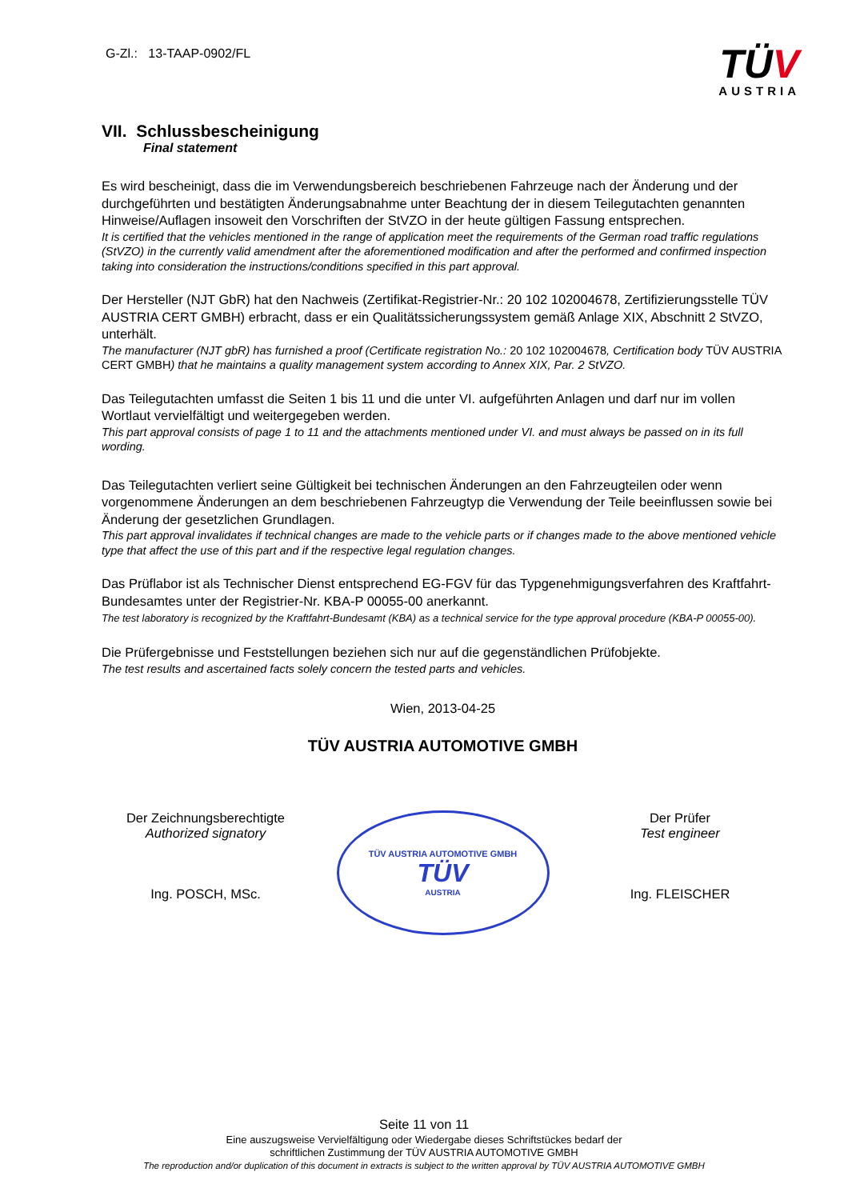G-Zl.: 13-TAAP-0902/FL
TÜV
AUSTRIA
VII. Schlussbescheinigung
Final statement
Es wird bescheinigt, dass die im Verwendungsbereich beschriebenen Fahrzeuge nach der Änderung und der durchgeführten und bestätigten Änderungsabnahme unter Beachtung der in diesem Teilegutachten genannten Hinweise/Auflagen insoweit den Vorschriften der StVZO in der heute gültigen Fassung entsprechen.
It is certified that the vehicles mentioned in the range of application meet the requirements of the German road traffic regulations (StVZO) in the currently valid amendment after the aforementioned modification and after the performed and confirmed inspection taking into consideration the instructions/conditions specified in this part approval.
Der Hersteller (NJT GbR) hat den Nachweis (Zertifikat-Registrier-Nr.: 20 102 102004678, Zertifizierungsstelle TÜV AUSTRIA CERT GMBH) erbracht, dass er ein Qualitätssicherungssystem gemäß Anlage XIX, Abschnitt 2 StVZO, unterhält.
The manufacturer (NJT gbR) has furnished a proof (Certificate registration No.: 20 102 102004678, Certification body TÜV AUSTRIA CERT GMBH) that he maintains a quality management system according to Annex XIX, Par. 2 StVZO.
Das Teilegutachten umfasst die Seiten 1 bis 11 und die unter VI. aufgeführten Anlagen und darf nur im vollen Wortlaut vervielfältigt und weitergegeben werden.
This part approval consists of page 1 to 11 and the attachments mentioned under VI. and must always be passed on in its full wording.
Das Teilegutachten verliert seine Gültigkeit bei technischen Änderungen an den Fahrzeugteilen oder wenn vorgenommene Änderungen an dem beschriebenen Fahrzeugtyp die Verwendung der Teile beeinflussen sowie bei Änderung der gesetzlichen Grundlagen.
This part approval invalidates if technical changes are made to the vehicle parts or if changes made to the above mentioned vehicle type that affect the use of this part and if the respective legal regulation changes.
Das Prüflabor ist als Technischer Dienst entsprechend EG-FGV für das Typgenehmigungsverfahren des Kraftfahrt-Bundesamtes unter der Registrier-Nr. KBA-P 00055-00 anerkannt.
The test laboratory is recognized by the Kraftfahrt-Bundesamt (KBA) as a technical service for the type approval procedure (KBA-P 00055-00).
Die Prüfergebnisse und Feststellungen beziehen sich nur auf die gegenständlichen Prüfobjekte.
The test results and ascertained facts solely concern the tested parts and vehicles.
Wien, 2013-04-25
TÜV AUSTRIA AUTOMOTIVE GMBH
Der Zeichnungsberechtigte
Authorized signatory
Ing. POSCH, MSc.
TÜV AUSTRIA AUTOMOTIVE GMBH
TÜV
AUSTRIA
Der Prüfer
Test engineer
Ing. FLEISCHER
Seite 11 von 11
Eine auszugsweise Vervielfältigung oder Wiedergabe dieses Schriftstückes bedarf der
schriftlichen Zustimmung der TÜV AUSTRIA AUTOMOTIVE GMBH
The reproduction and/or duplication of this document in extracts is subject to the written approval by TÜV AUSTRIA AUTOMOTIVE GMBH